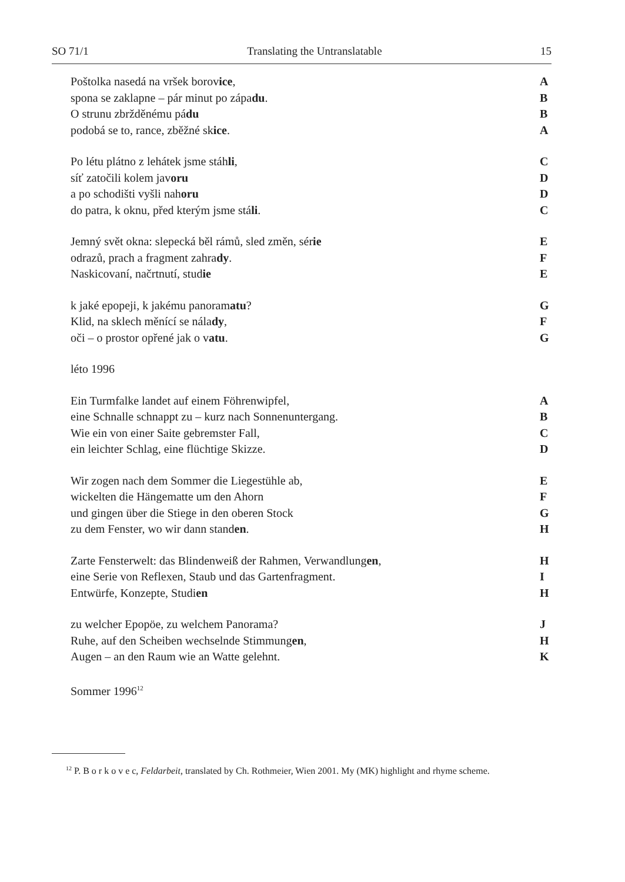SO 71/1 Translating the Untranslatable 15
Poštolka nasedá na vršek borovice, A
spona se zaklapne – pár minut po západu. B
O strunu zbržděnému pádu B
podobá se to, rance, zběžné skice. A
Po létu plátno z lehátek jsme stáhli, C
síť zatočili kolem javoru D
a po schodišti vyšli nahoru D
do patra, k oknu, před kterým jsme stáli. C
Jemný svět okna: slepecká běl rámů, sled změn, série E
odrazů, prach a fragment zahrady. F
Naskicovaní, načrtnutí, studie E
k jaké epopeji, k jakému panoramatu? G
Klid, na sklech měnící se nálady, F
oči – o prostor opřené jak o vatu. G
léto 1996
Ein Turmfalke landet auf einem Föhrenwipfel, A
eine Schnalle schnappt zu – kurz nach Sonnenuntergang. B
Wie ein von einer Saite gebremster Fall, C
ein leichter Schlag, eine flüchtige Skizze. D
Wir zogen nach dem Sommer die Liegestühle ab, E
wickelten die Hängematte um den Ahorn F
und gingen über die Stiege in den oberen Stock G
zu dem Fenster, wo wir dann standen. H
Zarte Fensterwelt: das Blindenweiß der Rahmen, Verwandlungen, H
eine Serie von Reflexen, Staub und das Gartenfragment. I
Entwürfe, Konzepte, Studien H
zu welcher Epopöe, zu welchem Panorama? J
Ruhe, auf den Scheiben wechselnde Stimmungen, H
Augen – an den Raum wie an Watte gelehnt. K
Sommer 1996<sup>12</sup>
<sup>12</sup> P. B o r k o v e c, Feldarbeit, translated by Ch. Rothmeier, Wien 2001. My (MK) highlight and rhyme scheme.